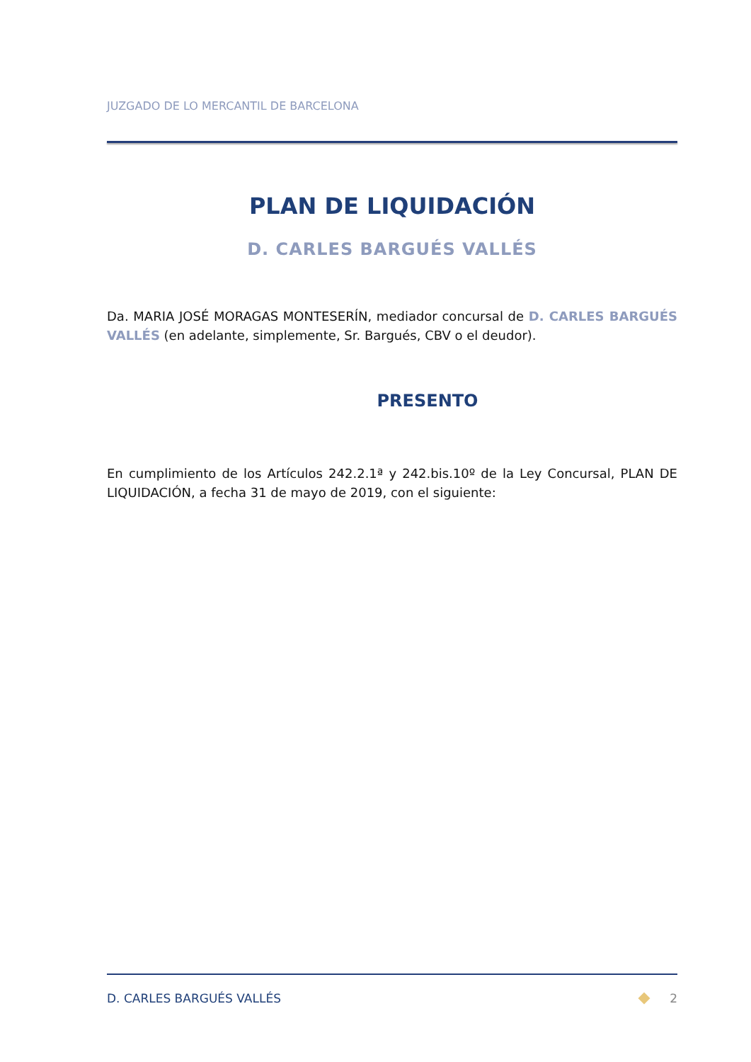JUZGADO DE LO MERCANTIL DE BARCELONA
PLAN DE LIQUIDACIÓN
D. CARLES BARGUÉS VALLÉS
Da. MARIA JOSÉ MORAGAS MONTESERÍN, mediador concursal de D. CARLES BARGUÉS VALLÉS (en adelante, simplemente, Sr. Bargués, CBV o el deudor).
PRESENTO
En cumplimiento de los Artículos 242.2.1ª y 242.bis.10º de la Ley Concursal, PLAN DE LIQUIDACIÓN, a fecha 31 de mayo de 2019, con el siguiente:
D. CARLES BARGUÉS VALLÉS 2